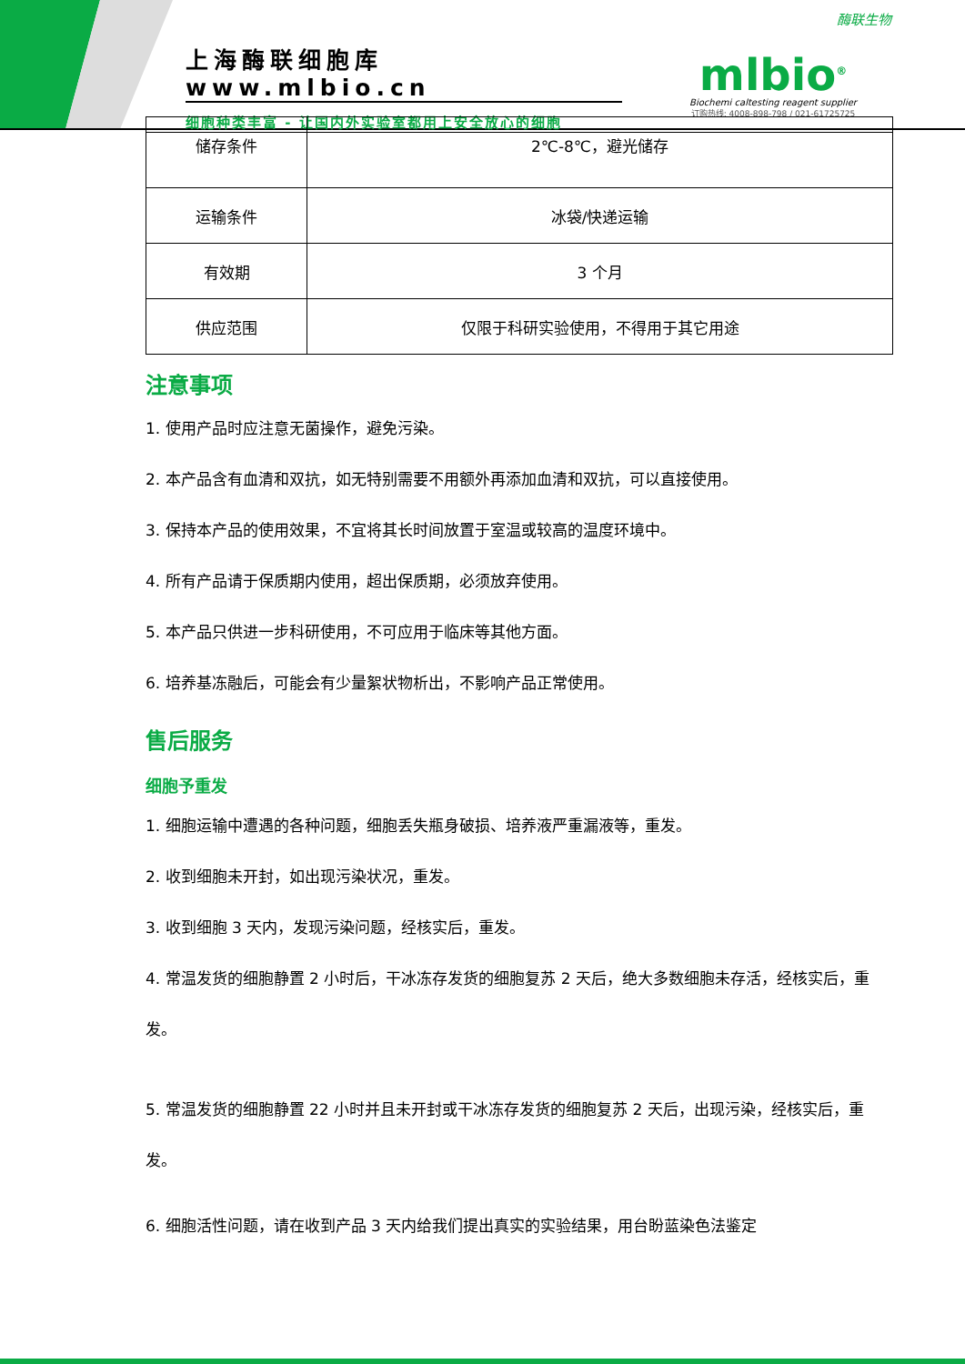上海酶联细胞库 www.mlbio.cn
细胞种类丰富 - 让国内外实验室都用上安全放心的细胞
酶联生物
mlbio<sup>®</sup>
Biochemi caltesting reagent supplier
订购热线: 4008-898-798 / 021-61725725
| 储存条件 | 2℃-8℃，避光储存 |
| 运输条件 | 冰袋/快递运输 |
| 有效期 | 3 个月 |
| 供应范围 | 仅限于科研实验使用，不得用于其它用途 |
注意事项
1. 使用产品时应注意无菌操作，避免污染。
2. 本产品含有血清和双抗，如无特别需要不用额外再添加血清和双抗，可以直接使用。
3. 保持本产品的使用效果，不宜将其长时间放置于室温或较高的温度环境中。
4. 所有产品请于保质期内使用，超出保质期，必须放弃使用。
5. 本产品只供进一步科研使用，不可应用于临床等其他方面。
6. 培养基冻融后，可能会有少量絮状物析出，不影响产品正常使用。
售后服务
细胞予重发
1. 细胞运输中遭遇的各种问题，细胞丢失瓶身破损、培养液严重漏液等，重发。
2. 收到细胞未开封，如出现污染状况，重发。
3. 收到细胞 3 天内，发现污染问题，经核实后，重发。
4. 常温发货的细胞静置 2 小时后，干冰冻存发货的细胞复苏 2 天后，绝大多数细胞未存活，经核实后，重发。
5. 常温发货的细胞静置 22 小时并且未开封或干冰冻存发货的细胞复苏 2 天后，出现污染，经核实后，重发。
6. 细胞活性问题，请在收到产品 3 天内给我们提出真实的实验结果，用台盼蓝染色法鉴定